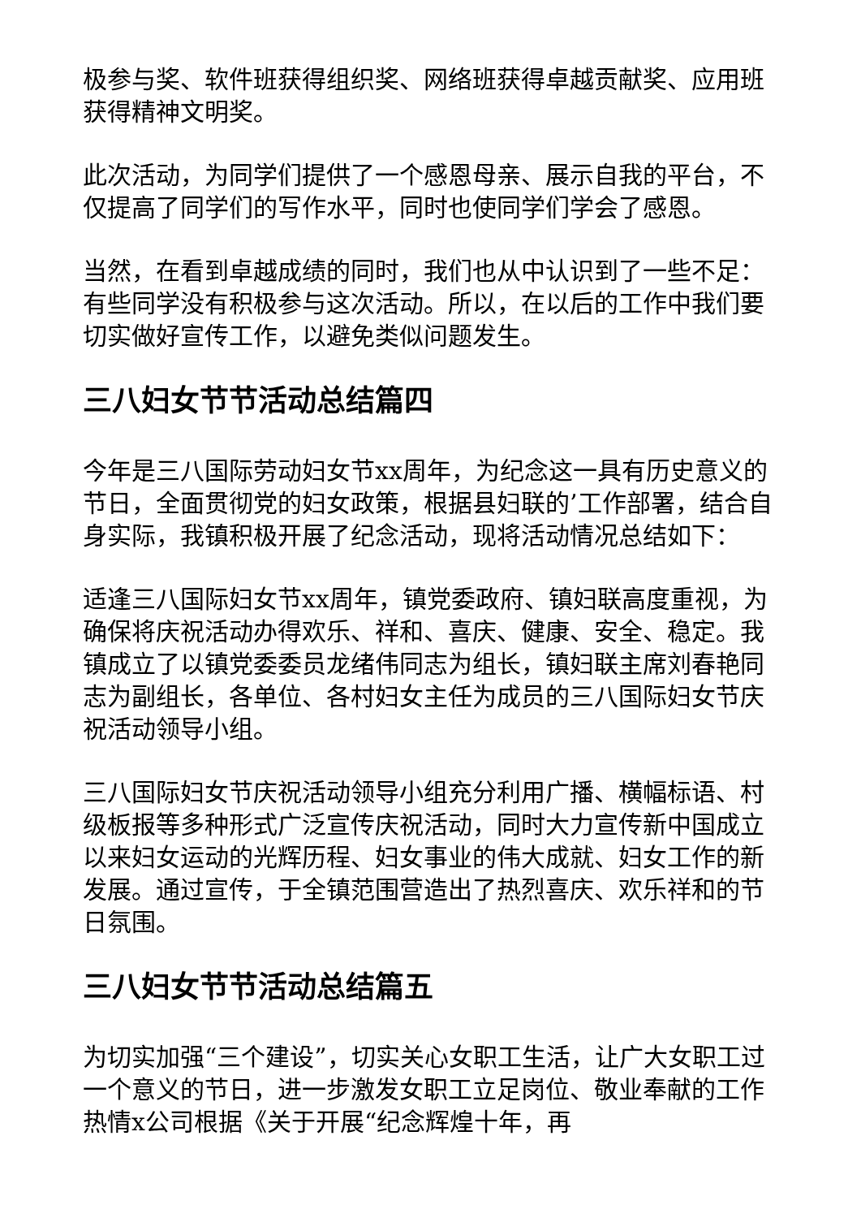极参与奖、软件班获得组织奖、网络班获得卓越贡献奖、应用班获得精神文明奖。
此次活动，为同学们提供了一个感恩母亲、展示自我的平台，不仅提高了同学们的写作水平，同时也使同学们学会了感恩。
当然，在看到卓越成绩的同时，我们也从中认识到了一些不足：有些同学没有积极参与这次活动。所以，在以后的工作中我们要切实做好宣传工作，以避免类似问题发生。
三八妇女节节活动总结篇四
今年是三八国际劳动妇女节xx周年，为纪念这一具有历史意义的节日，全面贯彻党的妇女政策，根据县妇联的’工作部署，结合自身实际，我镇积极开展了纪念活动，现将活动情况总结如下：
适逢三八国际妇女节xx周年，镇党委政府、镇妇联高度重视，为确保将庆祝活动办得欢乐、祥和、喜庆、健康、安全、稳定。我镇成立了以镇党委委员龙绪伟同志为组长，镇妇联主席刘春艳同志为副组长，各单位、各村妇女主任为成员的三八国际妇女节庆祝活动领导小组。
三八国际妇女节庆祝活动领导小组充分利用广播、横幅标语、村级板报等多种形式广泛宣传庆祝活动，同时大力宣传新中国成立以来妇女运动的光辉历程、妇女事业的伟大成就、妇女工作的新发展。通过宣传，于全镇范围营造出了热烈喜庆、欢乐祥和的节日氛围。
三八妇女节节活动总结篇五
为切实加强“三个建设”，切实关心女职工生活，让广大女职工过一个意义的节日，进一步激发女职工立足岗位、敬业奉献的工作热情x公司根据《关于开展“纪念辉煌十年，再